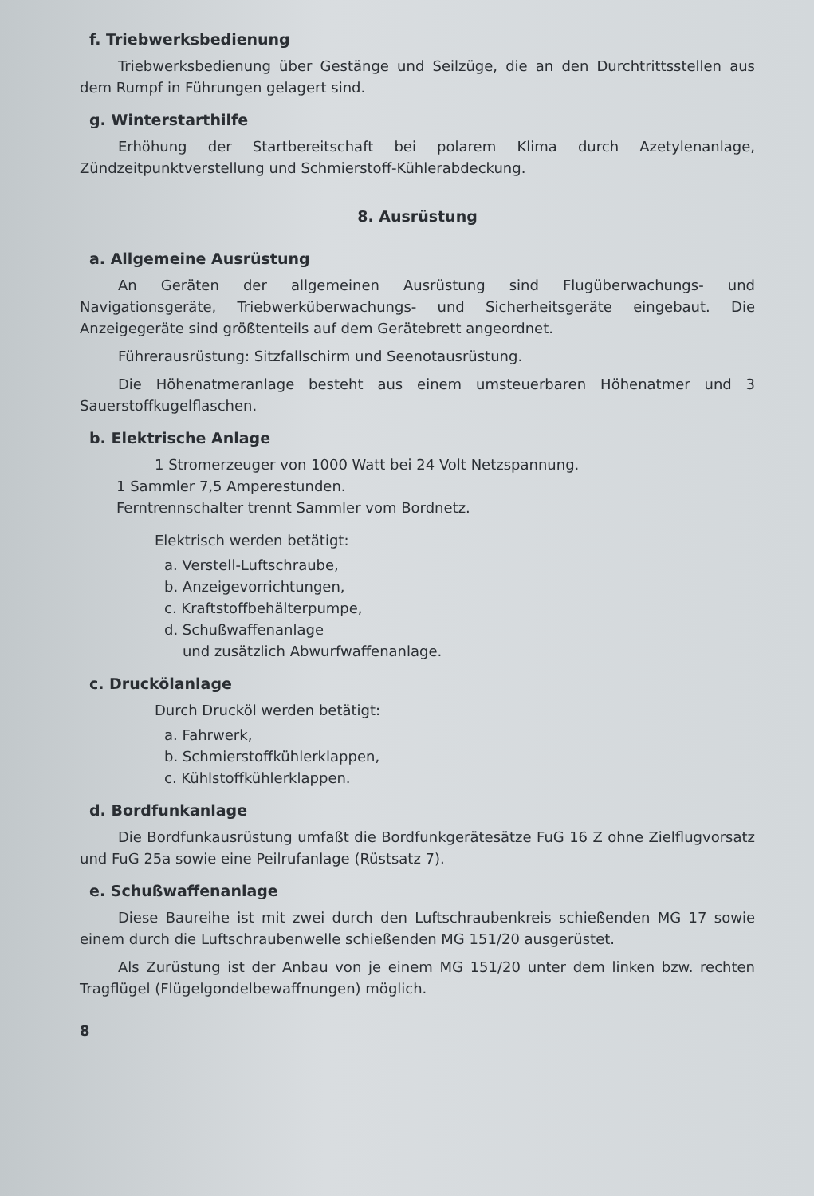f. Triebwerksbedienung
Triebwerksbedienung über Gestänge und Seilzüge, die an den Durchtrittsstellen aus dem Rumpf in Führungen gelagert sind.
g. Winterstarthilfe
Erhöhung der Startbereitschaft bei polarem Klima durch Azetylenanlage, Zündzeitpunktverstellung und Schmierstoff-Kühlerabdeckung.
8. Ausrüstung
a. Allgemeine Ausrüstung
An Geräten der allgemeinen Ausrüstung sind Flugüberwachungs- und Navigationsgeräte, Triebwerküberwachungs- und Sicherheitsgeräte eingebaut. Die Anzeigegeräte sind größtenteils auf dem Gerätebrett angeordnet.
Führerausrüstung: Sitzfallschirm und Seenotausrüstung.
Die Höhenatmeranlage besteht aus einem umsteuerbaren Höhenatmer und 3 Sauerstoffkugelflaschen.
b. Elektrische Anlage
1 Stromerzeuger von 1000 Watt bei 24 Volt Netzspannung.
1 Sammler 7,5 Amperestunden.
Ferntrennschalter trennt Sammler vom Bordnetz.
Elektrisch werden betätigt:
a. Verstell-Luftschraube,
b. Anzeigevorrichtungen,
c. Kraftstoffbehälterpumpe,
d. Schußwaffenanlage
und zusätzlich Abwurfwaffenanlage.
c. Druckölanlage
Durch Drucköl werden betätigt:
a. Fahrwerk,
b. Schmierstoffkühlerklappen,
c. Kühlstoffkühlerklappen.
d. Bordfunkanlage
Die Bordfunkausrüstung umfaßt die Bordfunkgerätesätze FuG 16 Z ohne Zielflugvorsatz und FuG 25a sowie eine Peilrufanlage (Rüstsatz 7).
e. Schußwaffenanlage
Diese Baureihe ist mit zwei durch den Luftschraubenkreis schießenden MG 17 sowie einem durch die Luftschraubenwelle schießenden MG 151/20 ausgerüstet.
Als Zurüstung ist der Anbau von je einem MG 151/20 unter dem linken bzw. rechten Tragflügel (Flügelgondelbewaffnungen) möglich.
8